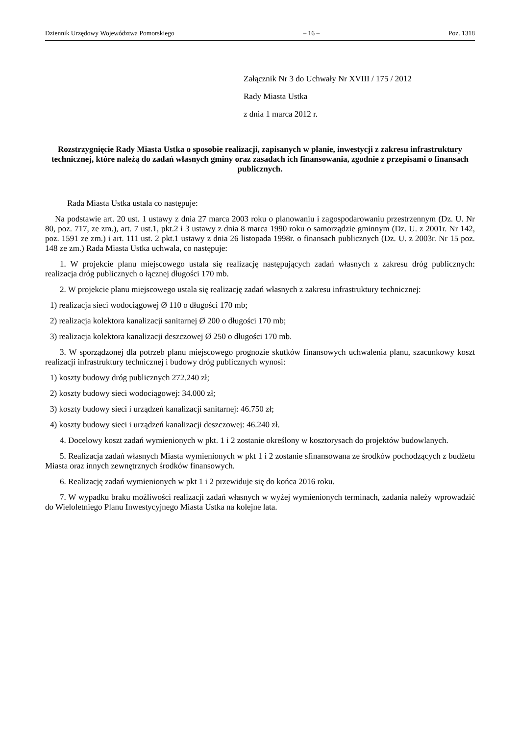Dziennik Urzędowy Województwa Pomorskiego – 16 – Poz. 1318
Załącznik Nr 3 do Uchwały Nr XVIII / 175 / 2012
Rady Miasta Ustka
z dnia 1 marca 2012 r.
Rozstrzygnięcie Rady Miasta Ustka o sposobie realizacji, zapisanych w planie, inwestycji z zakresu infrastruktury technicznej, które należą do zadań własnych gminy oraz zasadach ich finansowania, zgodnie z przepisami o finansach publicznych.
Rada Miasta Ustka ustala co następuje:
Na podstawie art. 20 ust. 1 ustawy z dnia 27 marca 2003 roku o planowaniu i zagospodarowaniu przestrzennym (Dz. U. Nr 80, poz. 717, ze zm.), art. 7 ust.1, pkt.2 i 3 ustawy z dnia 8 marca 1990 roku o samorządzie gminnym (Dz. U. z 2001r. Nr 142, poz. 1591 ze zm.) i art. 111 ust. 2 pkt.1 ustawy z dnia 26 listopada 1998r. o finansach publicznych (Dz. U. z 2003r. Nr 15 poz. 148 ze zm.) Rada Miasta Ustka uchwala, co następuje:
1. W projekcie planu miejscowego ustala się realizację następujących zadań własnych z zakresu dróg publicznych: realizacja dróg publicznych o łącznej długości 170 mb.
2. W projekcie planu miejscowego ustala się realizację zadań własnych z zakresu infrastruktury technicznej:
1) realizacja sieci wodociągowej Ø 110 o długości 170 mb;
2) realizacja kolektora kanalizacji sanitarnej Ø 200 o długości 170 mb;
3) realizacja kolektora kanalizacji deszczowej Ø 250 o długości 170 mb.
3. W sporządzonej dla potrzeb planu miejscowego prognozie skutków finansowych uchwalenia planu, szacunkowy koszt realizacji infrastruktury technicznej i budowy dróg publicznych wynosi:
1) koszty budowy dróg publicznych 272.240 zł;
2) koszty budowy sieci wodociągowej: 34.000 zł;
3) koszty budowy sieci i urządzeń kanalizacji sanitarnej: 46.750 zł;
4) koszty budowy sieci i urządzeń kanalizacji deszczowej: 46.240 zł.
4. Docelowy koszt zadań wymienionych w pkt. 1 i 2 zostanie określony w kosztorysach do projektów budowlanych.
5. Realizacja zadań własnych Miasta wymienionych w pkt 1 i 2 zostanie sfinansowana ze środków pochodzących z budżetu Miasta oraz innych zewnętrznych środków finansowych.
6. Realizację zadań wymienionych w pkt 1 i 2 przewiduje się do końca 2016 roku.
7. W wypadku braku możliwości realizacji zadań własnych w wyżej wymienionych terminach, zadania należy wprowadzić do Wieloletniego Planu Inwestycyjnego Miasta Ustka na kolejne lata.